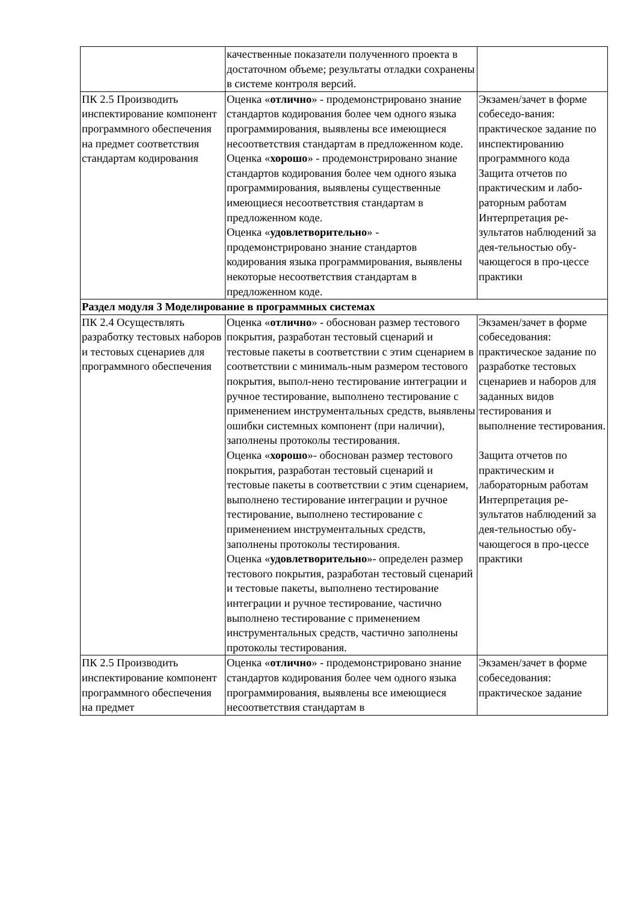| | качественные показатели полученного проекта в достаточном объеме; результаты отладки сохранены в системе контроля версий. | |
| ПК 2.5 Производить инспектирование компонент программного обеспечения на предмет соответствия стандартам кодирования | Оценка « отлично » - продемонстрировано знание стандартов кодирования более чем одного языка программирования, выявлены все имеющиеся несоответствия стандартам в предложенном коде. Оценка « хорошо » - продемонстрировано знание стандартов кодирования более чем одного языка программирования, выявлены существенные имеющиеся несоответствия стандартам в предложенном коде. Оценка « удовлетворительно » - продемонстрировано знание стандартов кодирования языка программирования, выявлены некоторые несоответствия стандартам в предложенном коде. | Экзамен/зачет в форме собеседо-вания: практическое задание по инспектированию программного кода Защита отчетов по практическим и лабо-раторным работам Интерпретация ре-зультатов наблюдений за дея-тельностью обу-чающегося в про-цессе практики |
| Раздел модуля 3 Моделирование в программных системах | | |
| ПК 2.4 Осуществлять разработку тестовых наборов и тестовых сценариев для программного обеспечения | Оценка « отлично » - обоснован размер тестового покрытия, разработан тестовый сценарий и тестовые пакеты в соответствии с этим сценарием в соответствии с минималь-ным размером тестового покрытия, выпол-нено тестирование интеграции и ручное тестирование, выполнено тестирование с применением инструментальных средств, выявлены ошибки системных компонент (при наличии), заполнены протоколы тестирования. Оценка « хорошо »- обоснован размер тестового покрытия, разработан тестовый сценарий и тестовые пакеты в соответствии с этим сценарием, выполнено тестирование интеграции и ручное тестирование, выполнено тестирование с применением инструментальных средств, заполнены протоколы тестирования. Оценка « удовлетворительно »- определен размер тестового покрытия, разработан тестовый сценарий и тестовые пакеты, выполнено тестирование интеграции и ручное тестирование, частично выполнено тестирование с применением инструментальных средств, частично заполнены протоколы тестирования. | Экзамен/зачет в форме собеседования: практическое задание по разработке тестовых сценариев и наборов для заданных видов тестирования и выполнение тестирования. Защита отчетов по практическим и лабораторным работам Интерпретация ре-зультатов наблюдений за дея-тельностью обу-чающегося в про-цессе практики |
| ПК 2.5 Производить инспектирование компонент программного обеспечения на предмет | Оценка « отлично » - продемонстрировано знание стандартов кодирования более чем одного языка программирования, выявлены все имеющиеся несоответствия стандартам в | Экзамен/зачет в форме собеседования: практическое задание |